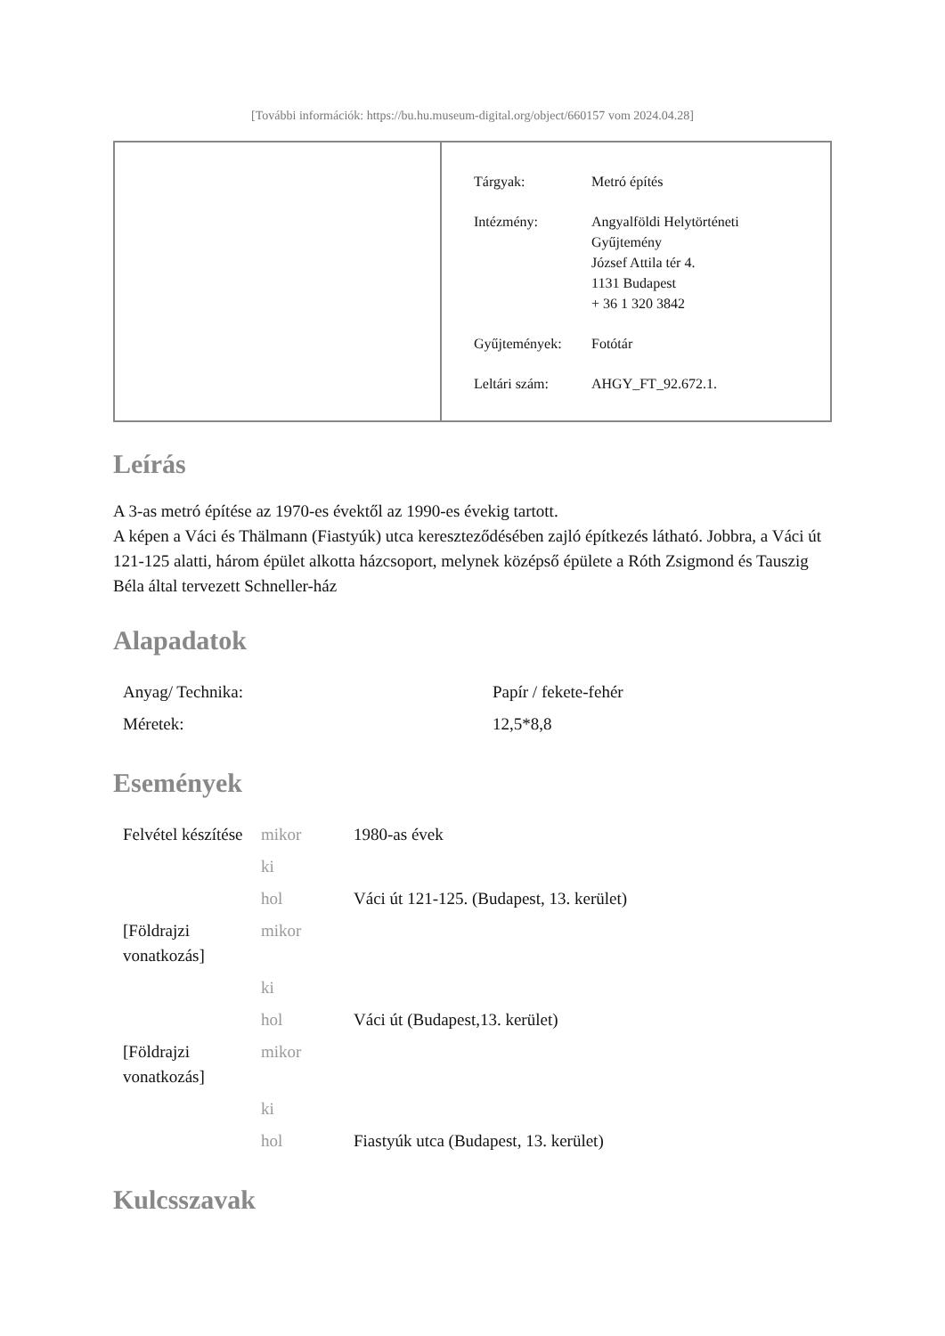[További információk: https://bu.hu.museum-digital.org/object/660157 vom 2024.04.28]
| Tárgyak: | Metró építés |
| Intézmény: | Angyalföldi Helytörténeti Gyűjtemény József Attila tér 4. 1131 Budapest + 36 1 320 3842 |
| Gyűjtemények: | Fotótár |
| Leltári szám: | AHGY_FT_92.672.1. |
Leírás
A 3-as metró építése az 1970-es évektől az 1990-es évekig tartott.
A képen a Váci és Thälmann (Fiastyúk) utca kereszteződésében zajló építkezés látható. Jobbra, a Váci út 121-125 alatti, három épület alkotta házcsoport, melynek középső épülete a Róth Zsigmond és Tauszig Béla által tervezett Schneller-ház
Alapadatok
| Anyag/ Technika: | Papír / fekete-fehér |
| Méretek: | 12,5*8,8 |
Események
| Felvétel készítése | mikor | 1980-as évek |
| | ki | |
| | hol | Váci út 121-125. (Budapest, 13. kerület) |
| [Földrajzi vonatkozás] | mikor | |
| | ki | |
| | hol | Váci út (Budapest,13. kerület) |
| [Földrajzi vonatkozás] | mikor | |
| | ki | |
| | hol | Fiastyúk utca (Budapest, 13. kerület) |
Kulcsszavak